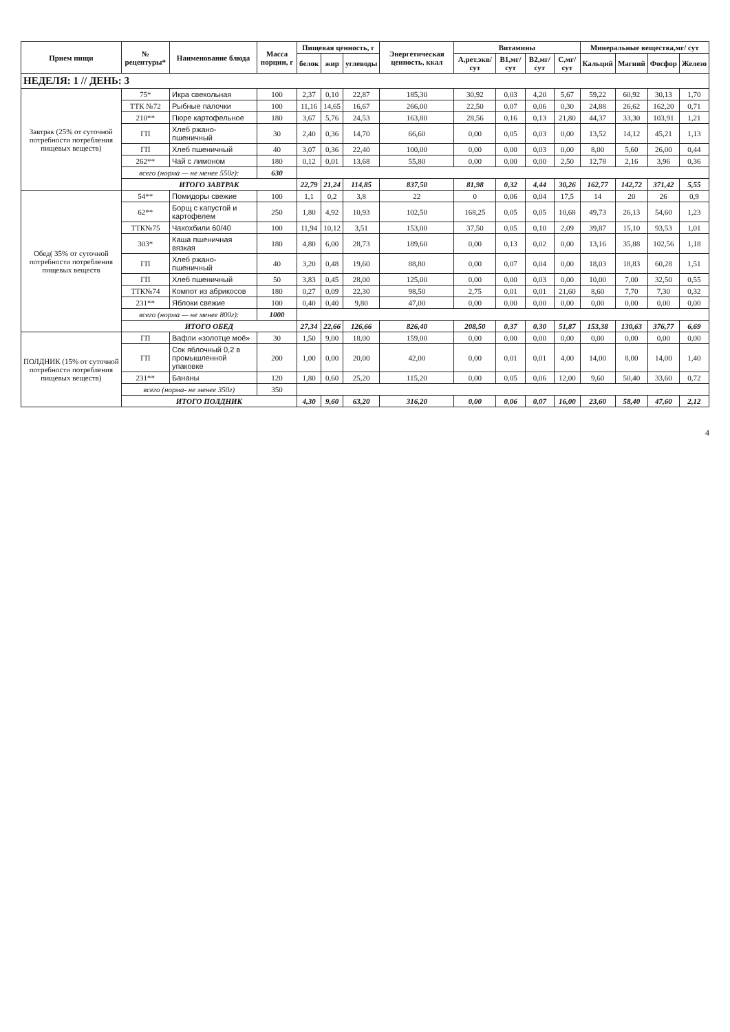| Прием пищи | № рецептуры* | Наименование блюда | Масса порции, г | Пищевая ценность, г | | | Энергетическая ценность, ккал | Витамины | | | | Минеральные вещества,мг/ сут | | | |
| --- | --- | --- | --- | --- | --- | --- | --- | --- | --- | --- | --- | --- | --- | --- | --- |
| | | | | белок | жир | углеводы | | А,рет.экв/ сут | В1,мг/сут | В2,мг/сут | С,мг/сут | Кальций | Магний | Фосфор | Железо |
| НЕДЕЛЯ: 1 // ДЕНЬ: 3 | | | | | | | | | | | | | | | |
| Завтрак (25% от суточной потребности потребления пищевых веществ) | 75* | Икра свекольная | 100 | 2,37 | 0,10 | 22,87 | 185,30 | 30,92 | 0,03 | 4,20 | 5,67 | 59,22 | 60,92 | 30,13 | 1,70 |
| | ТТК №72 | Рыбные палочки | 100 | 11,16 | 14,65 | 16,67 | 266,00 | 22,50 | 0,07 | 0,06 | 0,30 | 24,88 | 26,62 | 162,20 | 0,71 |
| | 210** | Пюре картофельное | 180 | 3,67 | 5,76 | 24,53 | 163,80 | 28,56 | 0,16 | 0,13 | 21,80 | 44,37 | 33,30 | 103,91 | 1,21 |
| | ГП | Хлеб ржано-пшеничный | 30 | 2,40 | 0,36 | 14,70 | 66,60 | 0,00 | 0,05 | 0,03 | 0,00 | 13,52 | 14,12 | 45,21 | 1,13 |
| | ГП | Хлеб пшеничный | 40 | 3,07 | 0,36 | 22,40 | 100,00 | 0,00 | 0,00 | 0,03 | 0,00 | 8,00 | 5,60 | 26,00 | 0,44 |
| | 262** | Чай с лимоном | 180 | 0,12 | 0,01 | 13,68 | 55,80 | 0,00 | 0,00 | 0,00 | 2,50 | 12,78 | 2,16 | 3,96 | 0,36 |
| | всего (норма — не менее 550г): | | 630 | | | | | | | | | | | | |
| | ИТОГО ЗАВТРАК | | | 22,79 | 21,24 | 114,85 | 837,50 | 81,98 | 0,32 | 4,44 | 30,26 | 162,77 | 142,72 | 371,42 | 5,55 |
| Обед( 35% от суточной потребности потребления пищевых веществ | 54** | Помидоры свежие | 100 | 1,1 | 0,2 | 3,8 | 22 | 0 | 0,06 | 0,04 | 17,5 | 14 | 20 | 26 | 0,9 |
| | 62** | Борщ с капустой и картофелем | 250 | 1,80 | 4,92 | 10,93 | 102,50 | 168,25 | 0,05 | 0,05 | 10,68 | 49,73 | 26,13 | 54,60 | 1,23 |
| | ТТК№75 | Чахохбили 60/40 | 100 | 11,94 | 10,12 | 3,51 | 153,00 | 37,50 | 0,05 | 0,10 | 2,09 | 39,87 | 15,10 | 93,53 | 1,01 |
| | 303* | Каша пшеничная вязкая | 180 | 4,80 | 6,00 | 28,73 | 189,60 | 0,00 | 0,13 | 0,02 | 0,00 | 13,16 | 35,88 | 102,56 | 1,18 |
| | ГП | Хлеб ржано-пшеничный | 40 | 3,20 | 0,48 | 19,60 | 88,80 | 0,00 | 0,07 | 0,04 | 0,00 | 18,03 | 18,83 | 60,28 | 1,51 |
| | ГП | Хлеб пшеничный | 50 | 3,83 | 0,45 | 28,00 | 125,00 | 0,00 | 0,00 | 0,03 | 0,00 | 10,00 | 7,00 | 32,50 | 0,55 |
| | ТТК№74 | Компот из абрикосов | 180 | 0,27 | 0,09 | 22,30 | 98,50 | 2,75 | 0,01 | 0,01 | 21,60 | 8,60 | 7,70 | 7,30 | 0,32 |
| | 231** | Яблоки свежие | 100 | 0,40 | 0,40 | 9,80 | 47,00 | 0,00 | 0,00 | 0,00 | 0,00 | 0,00 | 0,00 | 0,00 | 0,00 |
| | всего (норма — не менее 800г): | | 1000 | | | | | | | | | | | | |
| | ИТОГО ОБЕД | | | 27,34 | 22,66 | 126,66 | 826,40 | 208,50 | 0,37 | 0,30 | 51,87 | 153,38 | 130,63 | 376,77 | 6,69 |
| ПОЛДНИК (15% от суточной потребности потребления пищевых веществ) | ГП | Вафли «золотце моё» | 30 | 1,50 | 9,00 | 18,00 | 159,00 | 0,00 | 0,00 | 0,00 | 0,00 | 0,00 | 0,00 | 0,00 | 0,00 |
| | ГП | Сок яблочный 0,2 в промышленной упаковке | 200 | 1,00 | 0,00 | 20,00 | 42,00 | 0,00 | 0,01 | 0,01 | 4,00 | 14,00 | 8,00 | 14,00 | 1,40 |
| | 231** | Бананы | 120 | 1,80 | 0,60 | 25,20 | 115,20 | 0,00 | 0,05 | 0,06 | 12,00 | 9,60 | 50,40 | 33,60 | 0,72 |
| | всего (норма- не менее 350г) | | 350 | | | | | | | | | | | | |
| | ИТОГО ПОЛДНИК | | | 4,30 | 9,60 | 63,20 | 316,20 | 0,00 | 0,06 | 0,07 | 16,00 | 23,60 | 58,40 | 47,60 | 2,12 |
4